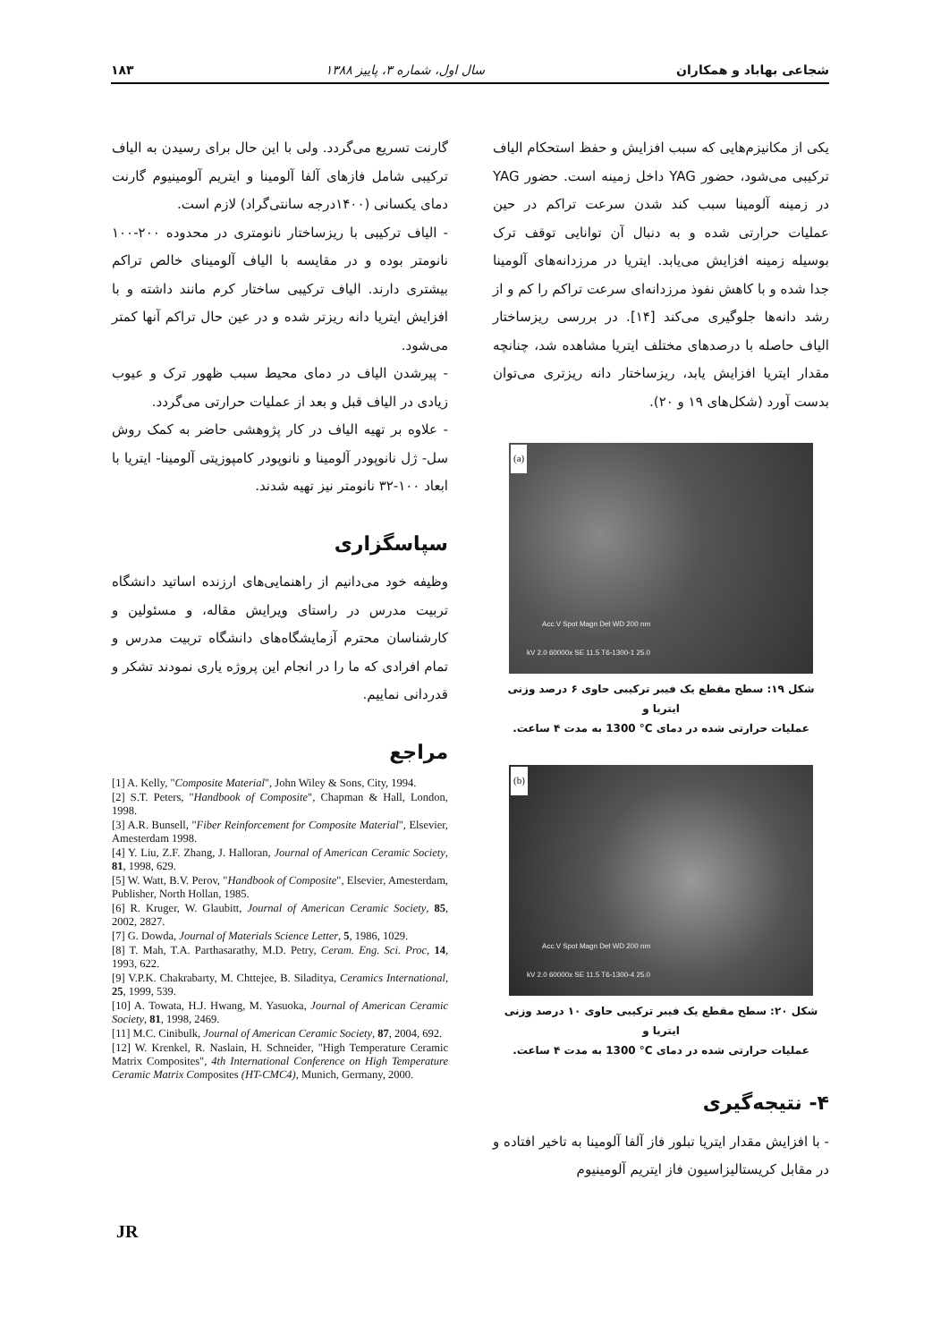شجاعی بهاباد و همکاران سال اول، شماره ۳، پاییز ۱۳۸۸ ۱۸۳
یکی از مکانیزم‌هایی که سبب افزایش و حفظ استحکام الیاف ترکیبی می‌شود، حضور YAG داخل زمینه است. حضور YAG در زمینه آلومینا سبب کند شدن سرعت تراکم در حین عملیات حرارتی شده و به دنبال آن توانایی توقف ترک بوسیله زمینه افزایش می‌یابد. ایتریا در مرزدانه‌های آلومینا جدا شده و با کاهش نفوذ مرزدانه‌ای سرعت تراکم را کم و از رشد دانه‌ها جلوگیری می‌کند [۱۴]. در بررسی ریزساختار الیاف حاصله با درصدهای مختلف ایتریا مشاهده شد، چنانچه مقدار ایتریا افزایش یابد، ریزساختار دانه ریزتری می‌توان بدست آورد (شکل‌های ۱۹ و ۲۰).
(a)
Acc.V Spot Magn Det WD 200 nm
25.0 kV 2.0 60000x SE 11.5 T6-1300-1
شکل ۱۹: سطح مقطع یک فیبر ترکیبی حاوی ۶ درصد وزنی ایتریا و
عملیات حرارتی شده در دمای 1300 °C به مدت ۴ ساعت.
(b)
Acc.V Spot Magn Det WD 200 nm
25.0 kV 2.0 60000x SE 11.5 T6-1300-4
شکل ۲۰: سطح مقطع یک فیبر ترکیبی حاوی ۱۰ درصد وزنی ایتریا و
عملیات حرارتی شده در دمای 1300 °C به مدت ۴ ساعت.
۴- نتیجه‌گیری
- با افزایش مقدار ایتریا تبلور فاز آلفا آلومینا به تاخیر افتاده و در مقابل کریستالیزاسیون فاز ایتریم آلومینیوم
گارنت تسریع می‌گردد. ولی با این حال برای رسیدن به الیاف ترکیبی شامل فازهای آلفا آلومینا و ایتریم آلومینیوم گارنت دمای یکسانی (۱۴۰۰درجه سانتی‌گراد) لازم است.
- الیاف ترکیبی با ریزساختار نانومتری در محدوده ۲۰۰-۱۰۰ نانومتر بوده و در مقایسه با الیاف آلومینای خالص تراکم بیشتری دارند. الیاف ترکیبی ساختار کرم مانند داشته و با افزایش ایتریا دانه ریزتر شده و در عین حال تراکم آنها کمتر می‌شود.
- پیرشدن الیاف در دمای محیط سبب ظهور ترک و عیوب زیادی در الیاف قبل و بعد از عملیات حرارتی می‌گردد.
- علاوه بر تهیه الیاف در کار پژوهشی حاضر به کمک روش سل- ژل نانوپودر آلومینا و نانوپودر کامپوزیتی آلومینا- ایتریا با ابعاد ۱۰۰-۳۲ نانومتر نیز تهیه شدند.
سپاسگزاری
وظیفه خود می‌دانیم از راهنمایی‌های ارزنده اساتید دانشگاه تربیت مدرس در راستای ویرایش مقاله، و مسئولین و کارشناسان محترم آزمایشگاه‌های دانشگاه تربیت مدرس و تمام افرادی که ما را در انجام این پروژه یاری نمودند تشکر و قدردانی نماییم.
مراجع
[1] A. Kelly, "Composite Material", John Wiley & Sons, City, 1994.
[2] S.T. Peters, "Handbook of Composite", Chapman & Hall, London, 1998.
[3] A.R. Bunsell, "Fiber Reinforcement for Composite Material", Elsevier, Amesterdam 1998.
[4] Y. Liu, Z.F. Zhang, J. Halloran, Journal of American Ceramic Society, 81, 1998, 629.
[5] W. Watt, B.V. Perov, "Handbook of Composite", Elsevier, Amesterdam, Publisher, North Hollan, 1985.
[6] R. Kruger, W. Glaubitt, Journal of American Ceramic Society, 85, 2002, 2827.
[7] G. Dowda, Journal of Materials Science Letter, 5, 1986, 1029.
[8] T. Mah, T.A. Parthasarathy, M.D. Petry, Ceram. Eng. Sci. Proc, 14, 1993, 622.
[9] V.P.K. Chakrabarty, M. Chttejee, B. Siladitya, Ceramics International, 25, 1999, 539.
[10] A. Towata, H.J. Hwang, M. Yasuoka, Journal of American Ceramic Society, 81, 1998, 2469.
[11] M.C. Cinibulk, Journal of American Ceramic Society, 87, 2004, 692.
[12] W. Krenkel, R. Naslain, H. Schneider, "High Temperature Ceramic Matrix Composites", 4th International Conference on High Temperature Ceramic Matrix Composites (HT-CMC4), Munich, Germany, 2000.
JR